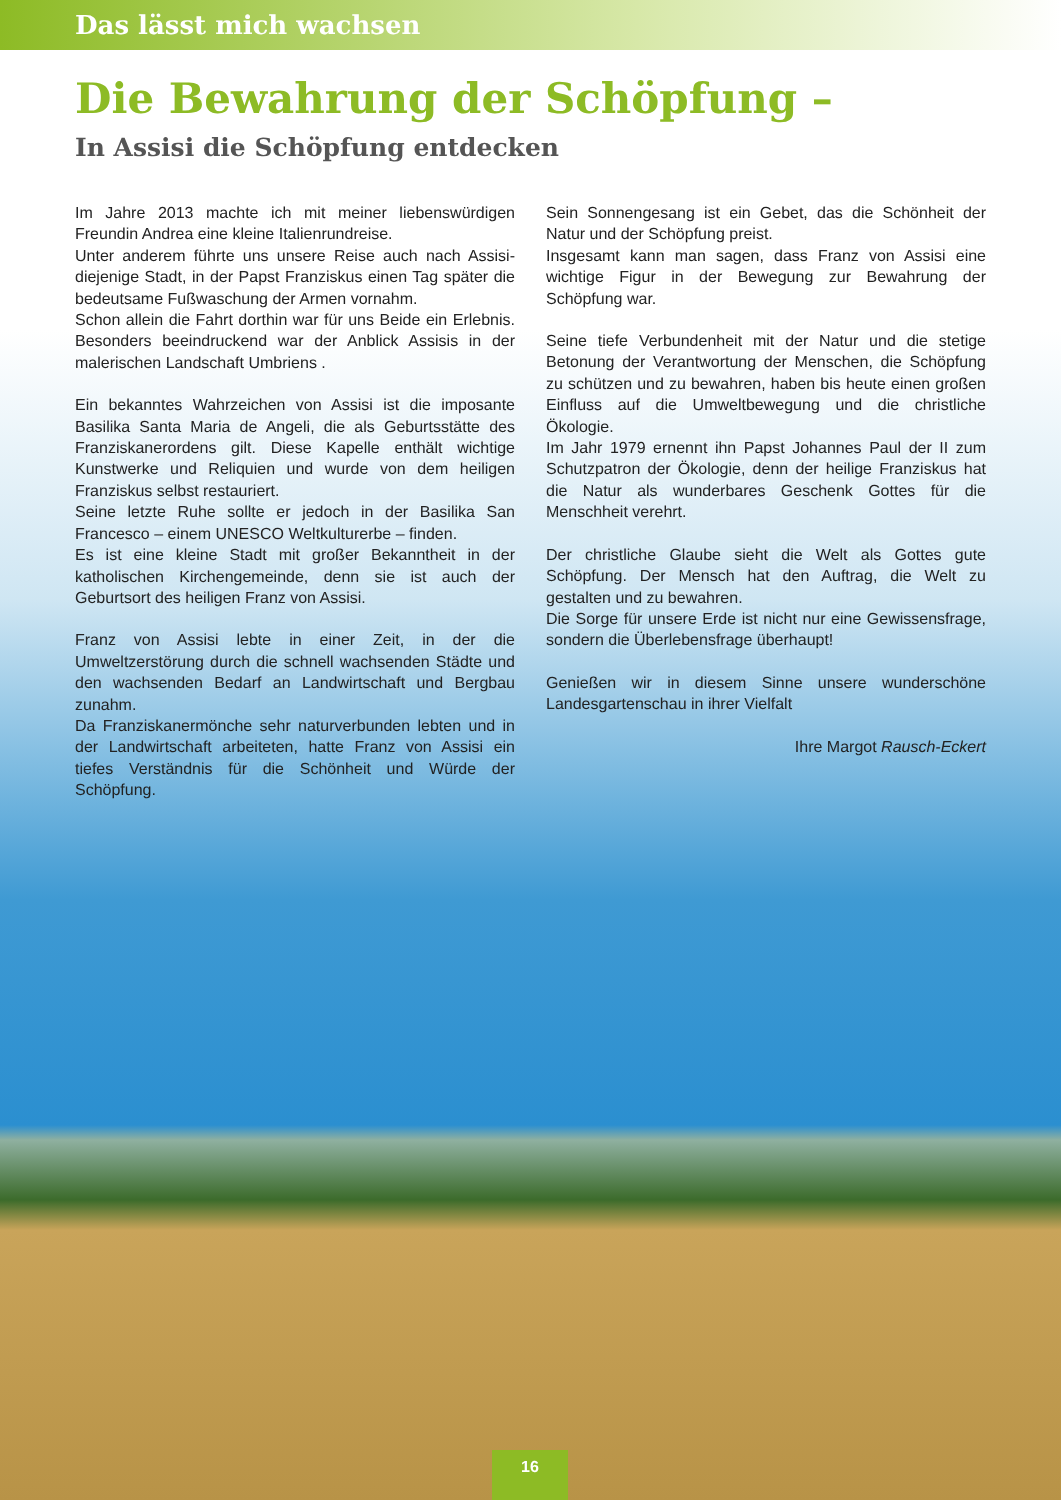Das lässt mich wachsen
Die Bewahrung der Schöpfung –
In Assisi die Schöpfung entdecken
Im Jahre 2013 machte ich mit meiner liebenswürdigen Freundin Andrea eine kleine Italienrundreise.
Unter anderem führte uns unsere Reise auch nach Assisi- diejenige Stadt, in der Papst Franziskus einen Tag später die bedeutsame Fußwaschung der Armen vornahm.
Schon allein die Fahrt dorthin war für uns Beide ein Erlebnis. Besonders beeindruckend war der Anblick Assisis in der malerischen Landschaft Umbriens .
Ein bekanntes Wahrzeichen von Assisi ist die imposante Basilika Santa Maria de Angeli, die als Geburtsstätte des Franziskanerordens gilt. Diese Kapelle enthält wichtige Kunstwerke und Reliquien und wurde von dem heiligen Franziskus selbst restauriert.
Seine letzte Ruhe sollte er jedoch in der Basilika San Francesco – einem UNESCO Weltkulturerbe – finden.
Es ist eine kleine Stadt mit großer Bekanntheit in der katholischen Kirchengemeinde, denn sie ist auch der Geburtsort des heiligen Franz von Assisi.
Franz von Assisi lebte in einer Zeit, in der die Umweltzerstörung durch die schnell wachsenden Städte und den wachsenden Bedarf an Landwirtschaft und Bergbau zunahm.
Da Franziskanermönche sehr naturverbunden lebten und in der Landwirtschaft arbeiteten, hatte Franz von Assisi ein tiefes Verständnis für die Schönheit und Würde der Schöpfung.
Sein Sonnengesang ist ein Gebet, das die Schönheit der Natur und der Schöpfung preist.
Insgesamt kann man sagen, dass Franz von Assisi eine wichtige Figur in der Bewegung zur Bewahrung der Schöpfung war.
Seine tiefe Verbundenheit mit der Natur und die stetige Betonung der Verantwortung der Menschen, die Schöpfung zu schützen und zu bewahren, haben bis heute einen großen Einfluss auf die Umweltbewegung und die christliche Ökologie.
Im Jahr 1979 ernennt ihn Papst Johannes Paul der II zum Schutzpatron der Ökologie, denn der heilige Franziskus hat die Natur als wunderbares Geschenk Gottes für die Menschheit verehrt.
Der christliche Glaube sieht die Welt als Gottes gute Schöpfung. Der Mensch hat den Auftrag, die Welt zu gestalten und zu bewahren.
Die Sorge für unsere Erde ist nicht nur eine Gewissensfrage, sondern die Überlebensfrage überhaupt!
Genießen wir in diesem Sinne unsere wunderschöne Landesgartenschau in ihrer Vielfalt
Ihre Margot Rausch-Eckert
16